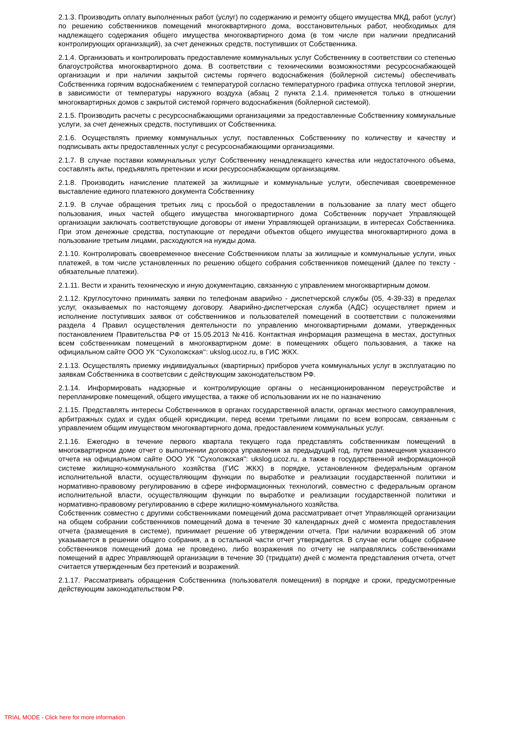2.1.3. Производить оплату выполненных работ (услуг) по содержанию и ремонту общего имущества МКД, работ (услуг) по решению собственников помещений многоквартирного дома, восстановительных работ, необходимых для надлежащего содержания общего имущества многоквартирного дома (в том числе при наличии предписаний контролирующих организаций), за счет денежных средств, поступивших от Собственника.
2.1.4. Организовать и контролировать предоставление коммунальных услуг Собственнику в соответствии со степенью благоустройства многоквартирного дома. В соответствии с техническими возможностями ресурсоснабжающей организации и при наличии закрытой системы горячего водоснабжения (бойлерной системы) обеспечивать Собственника горячим водоснабжением с температурой согласно температурного графика отпуска тепловой энергии, в зависимости от температуры наружного воздуха (абзац 2 пункта 2.1.4. применяется только в отношении многоквартирных домов с закрытой системой горячего водоснабжения (бойлерной системой).
2.1.5. Производить расчеты с ресурсоснабжающими организациями за предоставленные Собственнику коммунальные услуги, за счет денежных средств, поступивших от Собственника.
2.1.6. Осуществлять приемку коммунальных услуг, поставленных Собственнику по количеству и качеству и подписывать акты предоставленных услуг с ресурсоснабжающими организациями.
2.1.7. В случае поставки коммунальных услуг Собственнику ненадлежащего качества или недостаточного объема, составлять акты, предъявлять претензии и иски ресурсоснабжающим организациям.
2.1.8. Производить начисление платежей за жилищные и коммунальные услуги, обеспечивая своевременное выставление единого платежного документа Собственнику
2.1.9. В случае обращения третьих лиц с просьбой о предоставлении в пользование за плату мест общего пользования, иных частей общего имущества многоквартирного дома Собственник поручает Управляющей организации заключать соответствующие договоры от имени Управляющей организации, в интересах Собственника. При этом денежные средства, поступающие от передачи объектов общего имущества многоквартирного дома в пользование третьим лицами, расходуются на нужды дома.
2.1.10. Контролировать своевременное внесение Собственником платы за жилищные и коммунальные услуги, иных платежей, в том числе установленных по решению общего собрания собственников помещений (далее по тексту - обязательные платежи).
2.1.11. Вести и хранить техническую и иную документацию, связанную с управлением многоквартирным домом.
2.1.12. Круглосуточно принимать заявки по телефонам аварийно - диспетчерской службы (05, 4-39-33) в пределах услуг, оказываемых по настоящему договору. Аварийно-диспетчерская служба (АДС) осуществляет прием и исполнение поступивших заявок от собственников и пользователей помещений в соответствии с положениями раздела 4 Правил осуществления деятельности по управлению многоквартирными домами, утвержденных постановлением Правительства РФ от 15.05.2013 №416. Контактная информация размещена в местах, доступных всем собственникам помещений в многоквартирном доме: в помещениях общего пользования, а также на официальном сайте ООО УК ‘‘Сухоложская‘‘: ukslog.ucoz.ru, в ГИС ЖКХ.
2.1.13. Осуществлять приемку индивидуальных (квартирных) приборов учета коммунальных услуг в эксплуатацию по заявкам Собственника в соответсвии с действующим законодательством РФ.
2.1.14. Информировать надзорные и контролирующие органы о несанкционированном переустройстве и перепланировке помещений, общего имущества, а также об использовании их не по назначению
2.1.15. Представлять интересы Собственников в органах государственной власти, органах местного самоуправления, арбитражных судах и судах общей юрисдикции, перед всеми третьими лицами по всем вопросам, связанным с управлением общим имуществом многоквартирного дома, предоставлением коммунальных услуг.
2.1.16. Ежегодно в течение первого квартала текущего года представлять собственникам помещений в многоквартирном доме отчет о выполнении договора управления за предыдущий год, путем размещения указанного отчета на официальном сайте ООО УК "Сухоложская": ukslog.ucoz.ru, а также в государственной информационной системе жилищно-коммунального хозяйства (ГИС ЖКХ) в порядке, установленном федеральным органом исполнительной власти, осуществляющим функции по выработке и реализации государственной политики и нормативно-правовому регулированию в сфере информационных технологий, совместно с федеральным органом исполнительной власти, осуществляющим функции по выработке и реализации государственной политики и нормативно-правовому регулированию в сфере жилищно-коммунального хозяйства.
Собственник совместно с другими собственниками помещений дома рассматривает отчет Управляющей организации на общем собрании собственников помещений дома в течение 30 календарных дней с момента предоставления отчета (размещения в системе), принимает решение об утверждении отчета. При наличии возражений об этом указывается в решении общего собрания, а в остальной части отчет утверждается. В случае если общее собрание собственников помещений дома не проведено, либо возражения по отчету не направлялись собственниками помещений в адрес Управляющей организации в течение 30 (тридцати) дней с момента представления отчета, отчет считается утвержденным без претензий и возражений.
2.1.17. Рассматривать обращения Собственника (пользователя помещения) в порядке и сроки, предусмотренные действующим законодательством РФ.
TRIAL MODE - Click here for more information